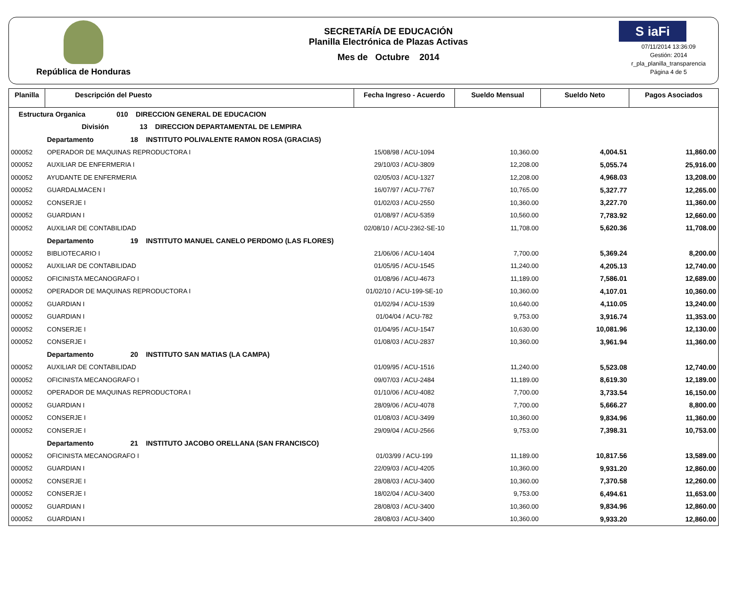República de Honduras
SECRETARÍA DE EDUCACIÓN
Planilla Electrónica de Plazas Activas
Mes de Octubre 2014
S iaFi
07/11/2014 13:36:09
Gestión: 2014
r_pla_planilla_transparencia
Página 4 de 5
| Planilla | Descripción del Puesto | Fecha Ingreso - Acuerdo | Sueldo Mensual | Sueldo Neto | Pagos Asociados |
| --- | --- | --- | --- | --- | --- |
| Estructura Organica 010 DIRECCION GENERAL DE EDUCACION | | | | | |
| | División 13 DIRECCION DEPARTAMENTAL DE LEMPIRA | | | | |
| | Departamento 18 INSTITUTO POLIVALENTE RAMON ROSA (GRACIAS) | | | | |
| 000052 | OPERADOR DE MAQUINAS REPRODUCTORA I | 15/08/98 / ACU-1094 | 10,360.00 | 4,004.51 | 11,860.00 |
| 000052 | AUXILIAR DE ENFERMERIA I | 29/10/03 / ACU-3809 | 12,208.00 | 5,055.74 | 25,916.00 |
| 000052 | AYUDANTE DE ENFERMERIA | 02/05/03 / ACU-1327 | 12,208.00 | 4,968.03 | 13,208.00 |
| 000052 | GUARDALMACEN I | 16/07/97 / ACU-7767 | 10,765.00 | 5,327.77 | 12,265.00 |
| 000052 | CONSERJE I | 01/02/03 / ACU-2550 | 10,360.00 | 3,227.70 | 11,360.00 |
| 000052 | GUARDIAN I | 01/08/97 / ACU-5359 | 10,560.00 | 7,783.92 | 12,660.00 |
| 000052 | AUXILIAR DE CONTABILIDAD | 02/08/10 / ACU-2362-SE-10 | 11,708.00 | 5,620.36 | 11,708.00 |
| | Departamento 19 INSTITUTO MANUEL CANELO PERDOMO (LAS FLORES) | | | | |
| 000052 | BIBLIOTECARIO I | 21/06/06 / ACU-1404 | 7,700.00 | 5,369.24 | 8,200.00 |
| 000052 | AUXILIAR DE CONTABILIDAD | 01/05/95 / ACU-1545 | 11,240.00 | 4,205.13 | 12,740.00 |
| 000052 | OFICINISTA MECANOGRAFO I | 01/08/96 / ACU-4673 | 11,189.00 | 7,586.01 | 12,689.00 |
| 000052 | OPERADOR DE MAQUINAS REPRODUCTORA I | 01/02/10 / ACU-199-SE-10 | 10,360.00 | 4,107.01 | 10,360.00 |
| 000052 | GUARDIAN I | 01/02/94 / ACU-1539 | 10,640.00 | 4,110.05 | 13,240.00 |
| 000052 | GUARDIAN I | 01/04/04 / ACU-782 | 9,753.00 | 3,916.74 | 11,353.00 |
| 000052 | CONSERJE I | 01/04/95 / ACU-1547 | 10,630.00 | 10,081.96 | 12,130.00 |
| 000052 | CONSERJE I | 01/08/03 / ACU-2837 | 10,360.00 | 3,961.94 | 11,360.00 |
| | Departamento 20 INSTITUTO SAN MATIAS (LA CAMPA) | | | | |
| 000052 | AUXILIAR DE CONTABILIDAD | 01/09/95 / ACU-1516 | 11,240.00 | 5,523.08 | 12,740.00 |
| 000052 | OFICINISTA MECANOGRAFO I | 09/07/03 / ACU-2484 | 11,189.00 | 8,619.30 | 12,189.00 |
| 000052 | OPERADOR DE MAQUINAS REPRODUCTORA I | 01/10/06 / ACU-4082 | 7,700.00 | 3,733.54 | 16,150.00 |
| 000052 | GUARDIAN I | 28/09/06 / ACU-4078 | 7,700.00 | 5,666.27 | 8,800.00 |
| 000052 | CONSERJE I | 01/08/03 / ACU-3499 | 10,360.00 | 9,834.96 | 11,360.00 |
| 000052 | CONSERJE I | 29/09/04 / ACU-2566 | 9,753.00 | 7,398.31 | 10,753.00 |
| | Departamento 21 INSTITUTO JACOBO ORELLANA (SAN FRANCISCO) | | | | |
| 000052 | OFICINISTA MECANOGRAFO I | 01/03/99 / ACU-199 | 11,189.00 | 10,817.56 | 13,589.00 |
| 000052 | GUARDIAN I | 22/09/03 / ACU-4205 | 10,360.00 | 9,931.20 | 12,860.00 |
| 000052 | CONSERJE I | 28/08/03 / ACU-3400 | 10,360.00 | 7,370.58 | 12,260.00 |
| 000052 | CONSERJE I | 18/02/04 / ACU-3400 | 9,753.00 | 6,494.61 | 11,653.00 |
| 000052 | GUARDIAN I | 28/08/03 / ACU-3400 | 10,360.00 | 9,834.96 | 12,860.00 |
| 000052 | GUARDIAN I | 28/08/03 / ACU-3400 | 10,360.00 | 9,933.20 | 12,860.00 |